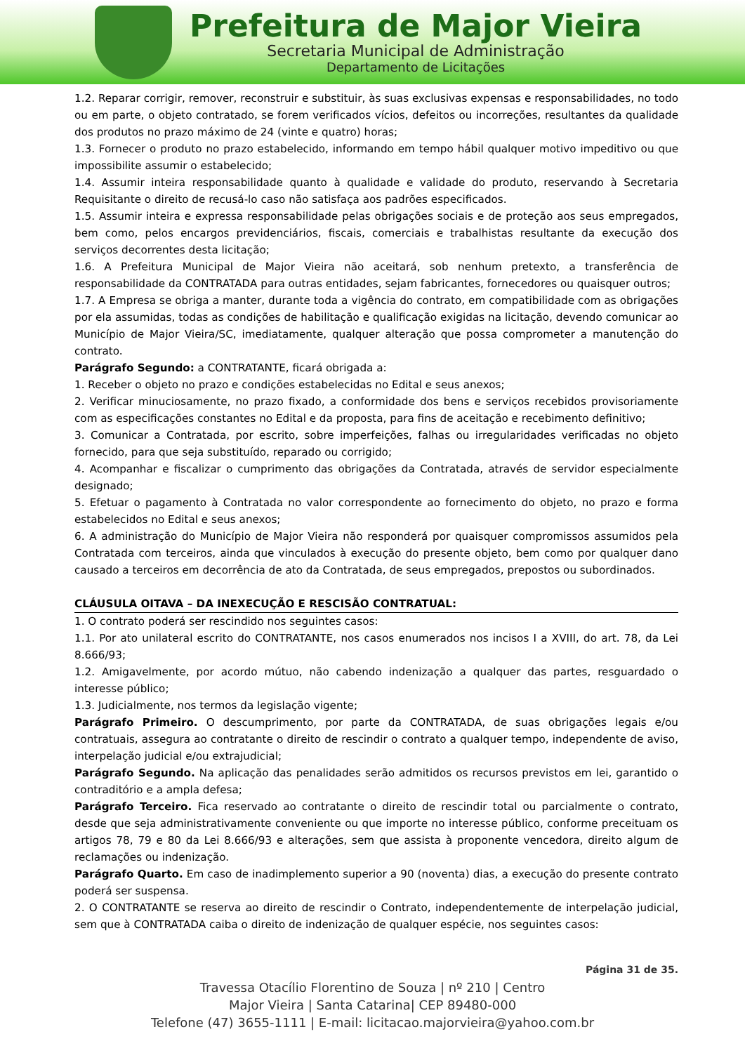Prefeitura de Major Vieira
Secretaria Municipal de Administração
Departamento de Licitações
1.2. Reparar corrigir, remover, reconstruir e substituir, às suas exclusivas expensas e responsabilidades, no todo ou em parte, o objeto contratado, se forem verificados vícios, defeitos ou incorreções, resultantes da qualidade dos produtos no prazo máximo de 24 (vinte e quatro) horas;
1.3. Fornecer o produto no prazo estabelecido, informando em tempo hábil qualquer motivo impeditivo ou que impossibilite assumir o estabelecido;
1.4. Assumir inteira responsabilidade quanto à qualidade e validade do produto, reservando à Secretaria Requisitante o direito de recusá-lo caso não satisfaça aos padrões especificados.
1.5. Assumir inteira e expressa responsabilidade pelas obrigações sociais e de proteção aos seus empregados, bem como, pelos encargos previdenciários, fiscais, comerciais e trabalhistas resultante da execução dos serviços decorrentes desta licitação;
1.6. A Prefeitura Municipal de Major Vieira não aceitará, sob nenhum pretexto, a transferência de responsabilidade da CONTRATADA para outras entidades, sejam fabricantes, fornecedores ou quaisquer outros;
1.7. A Empresa se obriga a manter, durante toda a vigência do contrato, em compatibilidade com as obrigações por ela assumidas, todas as condições de habilitação e qualificação exigidas na licitação, devendo comunicar ao Município de Major Vieira/SC, imediatamente, qualquer alteração que possa comprometer a manutenção do contrato.
Parágrafo Segundo: a CONTRATANTE, ficará obrigada a:
1. Receber o objeto no prazo e condições estabelecidas no Edital e seus anexos;
2. Verificar minuciosamente, no prazo fixado, a conformidade dos bens e serviços recebidos provisoriamente com as especificações constantes no Edital e da proposta, para fins de aceitação e recebimento definitivo;
3. Comunicar a Contratada, por escrito, sobre imperfeições, falhas ou irregularidades verificadas no objeto fornecido, para que seja substituído, reparado ou corrigido;
4. Acompanhar e fiscalizar o cumprimento das obrigações da Contratada, através de servidor especialmente designado;
5. Efetuar o pagamento à Contratada no valor correspondente ao fornecimento do objeto, no prazo e forma estabelecidos no Edital e seus anexos;
6. A administração do Município de Major Vieira não responderá por quaisquer compromissos assumidos pela Contratada com terceiros, ainda que vinculados à execução do presente objeto, bem como por qualquer dano causado a terceiros em decorrência de ato da Contratada, de seus empregados, prepostos ou subordinados.
CLÁUSULA OITAVA – DA INEXECUÇÃO E RESCISÃO CONTRATUAL:
1. O contrato poderá ser rescindido nos seguintes casos:
1.1. Por ato unilateral escrito do CONTRATANTE, nos casos enumerados nos incisos I a XVIII, do art. 78, da Lei 8.666/93;
1.2. Amigavelmente, por acordo mútuo, não cabendo indenização a qualquer das partes, resguardado o interesse público;
1.3. Judicialmente, nos termos da legislação vigente;
Parágrafo Primeiro. O descumprimento, por parte da CONTRATADA, de suas obrigações legais e/ou contratuais, assegura ao contratante o direito de rescindir o contrato a qualquer tempo, independente de aviso, interpelação judicial e/ou extrajudicial;
Parágrafo Segundo. Na aplicação das penalidades serão admitidos os recursos previstos em lei, garantido o contraditório e a ampla defesa;
Parágrafo Terceiro. Fica reservado ao contratante o direito de rescindir total ou parcialmente o contrato, desde que seja administrativamente conveniente ou que importe no interesse público, conforme preceituam os artigos 78, 79 e 80 da Lei 8.666/93 e alterações, sem que assista à proponente vencedora, direito algum de reclamações ou indenização.
Parágrafo Quarto. Em caso de inadimplemento superior a 90 (noventa) dias, a execução do presente contrato poderá ser suspensa.
2. O CONTRATANTE se reserva ao direito de rescindir o Contrato, independentemente de interpelação judicial, sem que à CONTRATADA caiba o direito de indenização de qualquer espécie, nos seguintes casos:
Página 31 de 35.
Travessa Otacílio Florentino de Souza | nº 210 | Centro
Major Vieira | Santa Catarina| CEP 89480-000
Telefone (47) 3655-1111 | E-mail: licitacao.majorvieira@yahoo.com.br